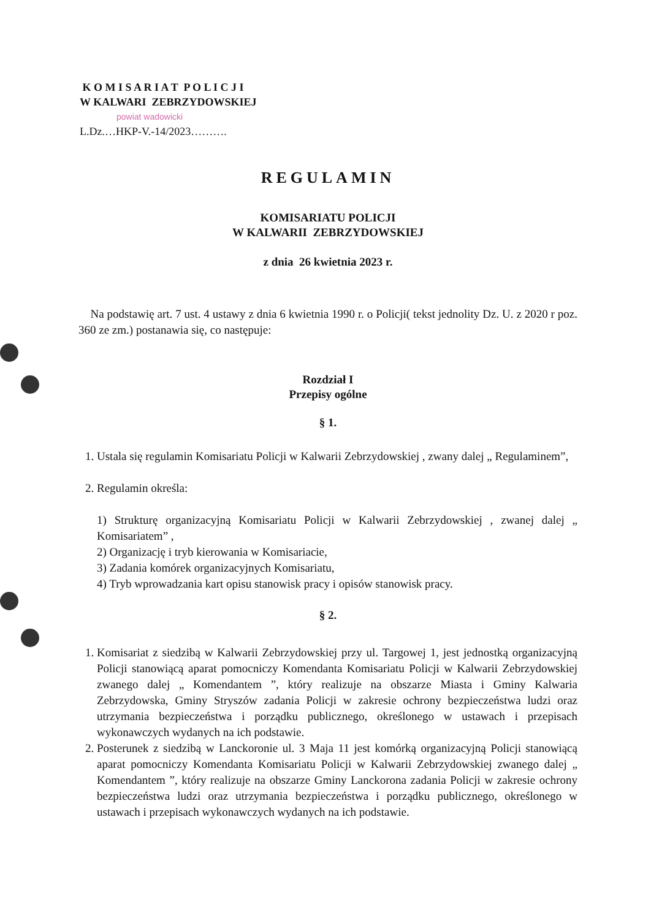K O M I S A R I A T P O L I C J I
W KALWARI ZEBRZYDOWSKIEJ
powiat wadowicki
L.Dz.…HKP-V.-14/2023……….
REGULAMIN
KOMISARIATU POLICJI
W KALWARII ZEBRZYDOWSKIEJ
z dnia 26 kwietnia 2023 r.
Na podstawię art. 7 ust. 4 ustawy z dnia 6 kwietnia 1990 r. o Policji( tekst jednolity Dz. U. z 2020 r poz. 360 ze zm.) postanawia się, co następuje:
Rozdział I
Przepisy ogólne
§ 1.
1. Ustala się regulamin Komisariatu Policji w Kalwarii Zebrzydowskiej , zwany dalej „ Regulaminem”,
2. Regulamin określa:
1) Strukturę organizacyjną Komisariatu Policji w Kalwarii Zebrzydowskiej , zwanej dalej „ Komisariatem” ,
2) Organizację i tryb kierowania w Komisariacie,
3) Zadania komórek organizacyjnych Komisariatu,
4) Tryb wprowadzania kart opisu stanowisk pracy i opisów stanowisk pracy.
§ 2.
1. Komisariat z siedzibą w Kalwarii Zebrzydowskiej przy ul. Targowej 1, jest jednostką organizacyjną Policji stanowiącą aparat pomocniczy Komendanta Komisariatu Policji w Kalwarii Zebrzydowskiej zwanego dalej „ Komendantem ”, który realizuje na obszarze Miasta i Gminy Kalwaria Zebrzydowska, Gminy Stryszów zadania Policji w zakresie ochrony bezpieczeństwa ludzi oraz utrzymania bezpieczeństwa i porządku publicznego, określonego w ustawach i przepisach wykonawczych wydanych na ich podstawie.
2. Posterunek z siedzibą w Lanckoronie ul. 3 Maja 11 jest komórką organizacyjną Policji stanowiącą aparat pomocniczy Komendanta Komisariatu Policji w Kalwarii Zebrzydowskiej zwanego dalej „ Komendantem ”, który realizuje na obszarze Gminy Lanckorona zadania Policji w zakresie ochrony bezpieczeństwa ludzi oraz utrzymania bezpieczeństwa i porządku publicznego, określonego w ustawach i przepisach wykonawczych wydanych na ich podstawie.